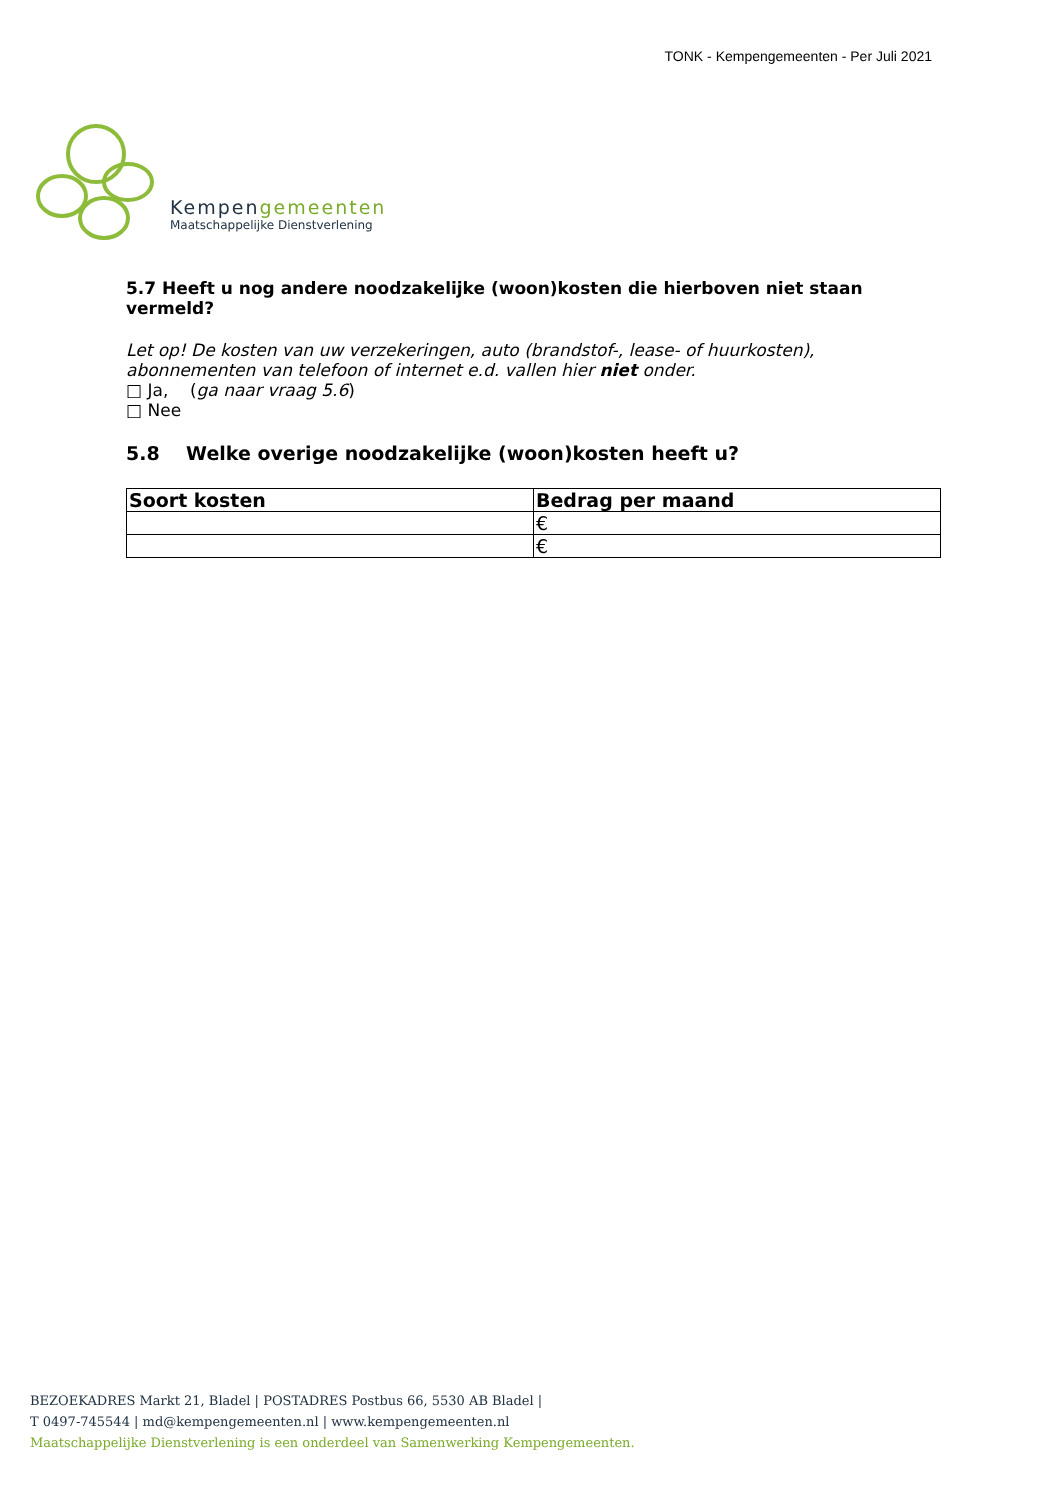TONK - Kempengemeenten - Per Juli 2021
Kempengemeenten
Maatschappelijke Dienstverlening
5.7 Heeft u nog andere noodzakelijke (woon)kosten die hierboven niet staan vermeld?
Let op! De kosten van uw verzekeringen, auto (brandstof-, lease- of huurkosten), abonnementen van telefoon of internet e.d. vallen hier niet onder.
□ Ja, (ga naar vraag 5.6)
□ Nee
5.8 Welke overige noodzakelijke (woon)kosten heeft u?
| Soort kosten | Bedrag per maand |
| --- | --- |
| | € |
| | € |
BEZOEKADRES Markt 21, Bladel | POSTADRES Postbus 66, 5530 AB Bladel |
T 0497-745544 | md@kempengemeenten.nl | www.kempengemeenten.nl
Maatschappelijke Dienstverlening is een onderdeel van Samenwerking Kempengemeenten.